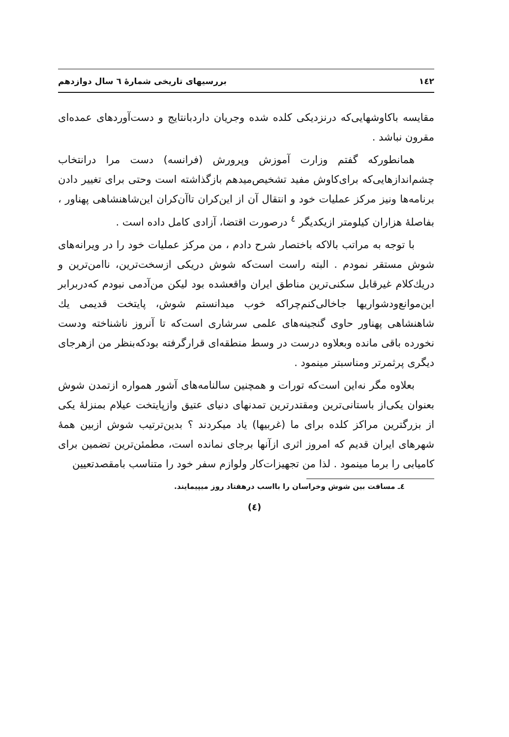١٤٢ بررسیهای تاریخی شمارهٔ ٦ سال دوازدهم
مقایسه باکاوشهایی‌که درنزدیکی کلده شده وجریان داردبانتایج و دست‌آوردهای عمده‌ای مقرون نباشد .
همانطورکه گفتم وزارت آموزش وپرورش (فرانسه) دست مرا درانتخاب چشم‌اندازهایی‌که برای‌کاوش مفید تشخیص‌میدهم بازگذاشته است وحتی برای تغییر دادن برنامه‌ها ونیز مرکز عملیات خود و انتقال آن از این‌کران تاآن‌کران این‌شاهنشاهی پهناور ، بفاصلهٔ هزاران کیلومتر ازیکدیگر <sup>٤</sup> درصورت اقتضا، آزادی کامل داده است .
با توجه به مراتب بالاکه باختصار شرح دادم ، من مرکز عملیات خود را در ویرانه‌های شوش مستقر نمودم . البته راست است‌که شوش دریکی ازسخت‌ترین، ناامن‌ترین و دریك‌کلام غیرقابل سکنی‌ترین مناطق ایران واقعشده بود لیکن من‌آدمی نبودم که‌دربرابر این‌موانع‌ودشواریها جاخالی‌کنم‌چراکه خوب میدانستم شوش، پایتخت قدیمی یك شاهنشاهی پهناور حاوی گنجینه‌های علمی سرشاری است‌که تا آنروز ناشناخته ودست نخورده باقی مانده وبعلاوه درست در وسط منطقه‌ای قرارگرفته بودکه‌بنظر من ازهرجای دیگری پرثمرتر ومناسبتر مینمود .
بعلاوه مگر نه‌این است‌که تورات و همچنین سالنامه‌های آشور همواره ازتمدن شوش بعنوان یکی‌از باستانی‌ترین ومقتدرترین تمدنهای دنیای عتیق وازپایتخت عیلام بمنزلهٔ یکی از بزرگترین مراکز کلده برای ما (غربیها) یاد میکردند ؟ بدین‌ترتیب شوش ازبین همهٔ شهرهای ایران قدیم که امروز اثری ازآنها برجای نمانده است، مطمئن‌ترین تضمین برای کامیابی را برما مینمود . لذا من تجهیزات‌کار ولوازم سفر خود را متناسب بامقصدتعیین
٤ـ مسافت بین شوش وخراسان را بااسب درهفتاد روز میپیمایند.
(٤)